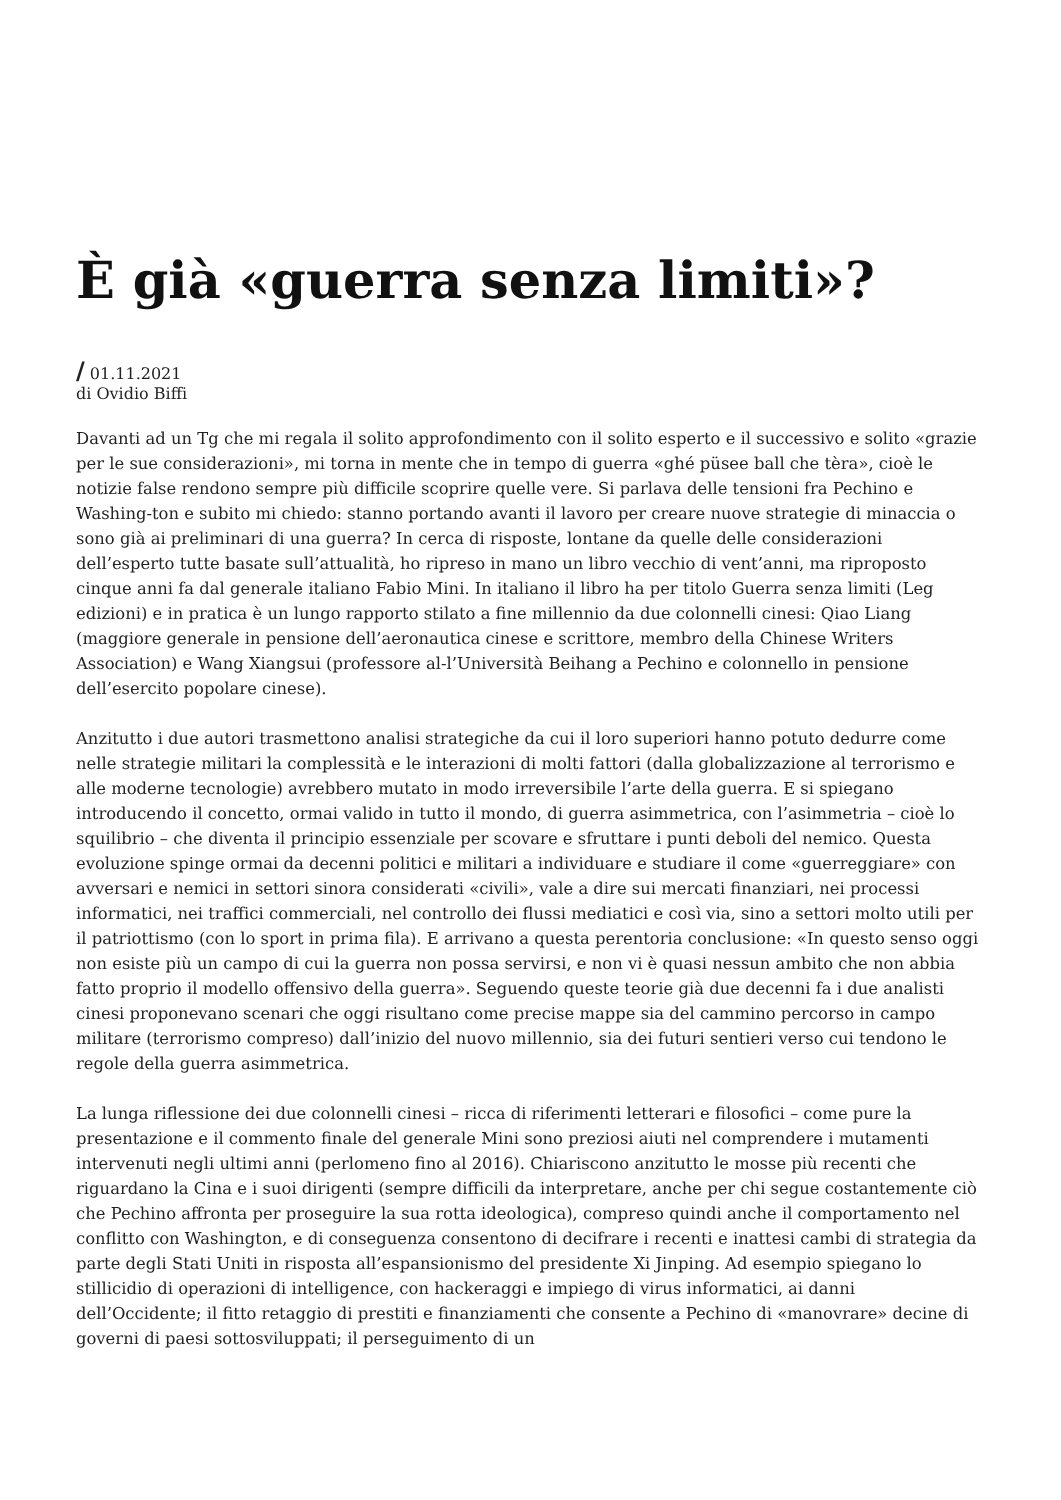È già «guerra senza limiti»?
/ 01.11.2021
di Ovidio Biffi
Davanti ad un Tg che mi regala il solito approfondimento con il solito esperto e il successivo e solito «grazie per le sue considerazioni», mi torna in mente che in tempo di guerra «ghé püsee ball che tèra», cioè le notizie false rendono sempre più difficile scoprire quelle vere. Si parlava delle tensioni fra Pechino e Washing-ton e subito mi chiedo: stanno portando avanti il lavoro per creare nuove strategie di minaccia o sono già ai preliminari di una guerra? In cerca di risposte, lontane da quelle delle considerazioni dell’esperto tutte basate sull’attualità, ho ripreso in mano un libro vecchio di vent’anni, ma riproposto cinque anni fa dal generale italiano Fabio Mini. In italiano il libro ha per titolo Guerra senza limiti (Leg edizioni) e in pratica è un lungo rapporto stilato a fine millennio da due colonnelli cinesi: Qiao Liang (maggiore generale in pensione dell’aeronautica cinese e scrittore, membro della Chinese Writers Association) e Wang Xiangsui (professore al-l’Università Beihang a Pechino e colonnello in pensione dell’esercito popolare cinese).
Anzitutto i due autori trasmettono analisi strategiche da cui il loro superiori hanno potuto dedurre come nelle strategie militari la complessità e le interazioni di molti fattori (dalla globalizzazione al terrorismo e alle moderne tecnologie) avrebbero mutato in modo irreversibile l’arte della guerra. E si spiegano introducendo il concetto, ormai valido in tutto il mondo, di guerra asimmetrica, con l’asimmetria – cioè lo squilibrio – che diventa il principio essenziale per scovare e sfruttare i punti deboli del nemico. Questa evoluzione spinge ormai da decenni politici e militari a individuare e studiare il come «guerreggiare» con avversari e nemici in settori sinora considerati «civili», vale a dire sui mercati finanziari, nei processi informatici, nei traffici commerciali, nel controllo dei flussi mediatici e così via, sino a settori molto utili per il patriottismo (con lo sport in prima fila). E arrivano a questa perentoria conclusione: «In questo senso oggi non esiste più un campo di cui la guerra non possa servirsi, e non vi è quasi nessun ambito che non abbia fatto proprio il modello offensivo della guerra». Seguendo queste teorie già due decenni fa i due analisti cinesi proponevano scenari che oggi risultano come precise mappe sia del cammino percorso in campo militare (terrorismo compreso) dall’inizio del nuovo millennio, sia dei futuri sentieri verso cui tendono le regole della guerra asimmetrica.
La lunga riflessione dei due colonnelli cinesi – ricca di riferimenti letterari e filosofici – come pure la presentazione e il commento finale del generale Mini sono preziosi aiuti nel comprendere i mutamenti intervenuti negli ultimi anni (perlomeno fino al 2016). Chiariscono anzitutto le mosse più recenti che riguardano la Cina e i suoi dirigenti (sempre difficili da interpretare, anche per chi segue costantemente ciò che Pechino affronta per proseguire la sua rotta ideologica), compreso quindi anche il comportamento nel conflitto con Washington, e di conseguenza consentono di decifrare i recenti e inattesi cambi di strategia da parte degli Stati Uniti in risposta all’espansionismo del presidente Xi Jinping. Ad esempio spiegano lo stillicidio di operazioni di intelligence, con hackeraggi e impiego di virus informatici, ai danni dell’Occidente; il fitto retaggio di prestiti e finanziamenti che consente a Pechino di «manovrare» decine di governi di paesi sottosviluppati; il perseguimento di un